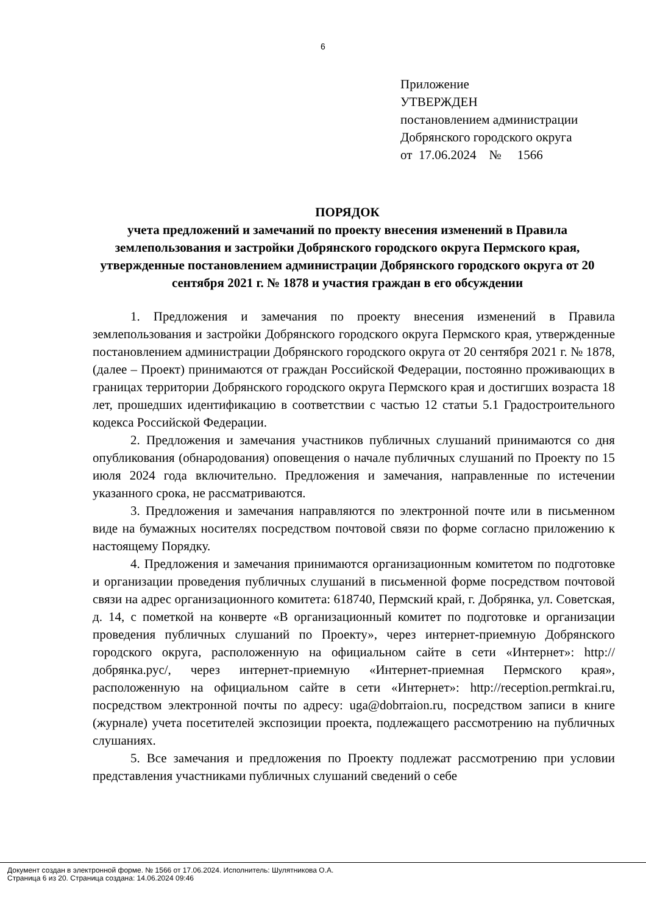6
Приложение
УТВЕРЖДЕН
постановлением администрации
Добрянского городского округа
от 17.06.2024 № 1566
ПОРЯДОК
учета предложений и замечаний по проекту внесения изменений в Правила землепользования и застройки Добрянского городского округа Пермского края, утвержденные постановлением администрации Добрянского городского округа от 20 сентября 2021 г. № 1878 и участия граждан в его обсуждении
1. Предложения и замечания по проекту внесения изменений в Правила землепользования и застройки Добрянского городского округа Пермского края, утвержденные постановлением администрации Добрянского городского округа от 20 сентября 2021 г. № 1878, (далее – Проект) принимаются от граждан Российской Федерации, постоянно проживающих в границах территории Добрянского городского округа Пермского края и достигших возраста 18 лет, прошедших идентификацию в соответствии с частью 12 статьи 5.1 Градостроительного кодекса Российской Федерации.
2. Предложения и замечания участников публичных слушаний принимаются со дня опубликования (обнародования) оповещения о начале публичных слушаний по Проекту по 15 июля 2024 года включительно. Предложения и замечания, направленные по истечении указанного срока, не рассматриваются.
3. Предложения и замечания направляются по электронной почте или в письменном виде на бумажных носителях посредством почтовой связи по форме согласно приложению к настоящему Порядку.
4. Предложения и замечания принимаются организационным комитетом по подготовке и организации проведения публичных слушаний в письменной форме посредством почтовой связи на адрес организационного комитета: 618740, Пермский край, г. Добрянка, ул. Советская, д. 14, с пометкой на конверте «В организационный комитет по подготовке и организации проведения публичных слушаний по Проекту», через интернет-приемную Добрянского городского округа, расположенную на официальном сайте в сети «Интернет»: http://добрянка.рус/, через интернет-приемную «Интернет-приемная Пермского края», расположенную на официальном сайте в сети «Интернет»: http://reception.permkrai.ru, посредством электронной почты по адресу: uga@dobrraion.ru, посредством записи в книге (журнале) учета посетителей экспозиции проекта, подлежащего рассмотрению на публичных слушаниях.
5. Все замечания и предложения по Проекту подлежат рассмотрению при условии представления участниками публичных слушаний сведений о себе
Документ создан в электронной форме. № 1566 от 17.06.2024. Исполнитель: Шулятникова О.А.
Страница 6 из 20. Страница создана: 14.06.2024 09:46